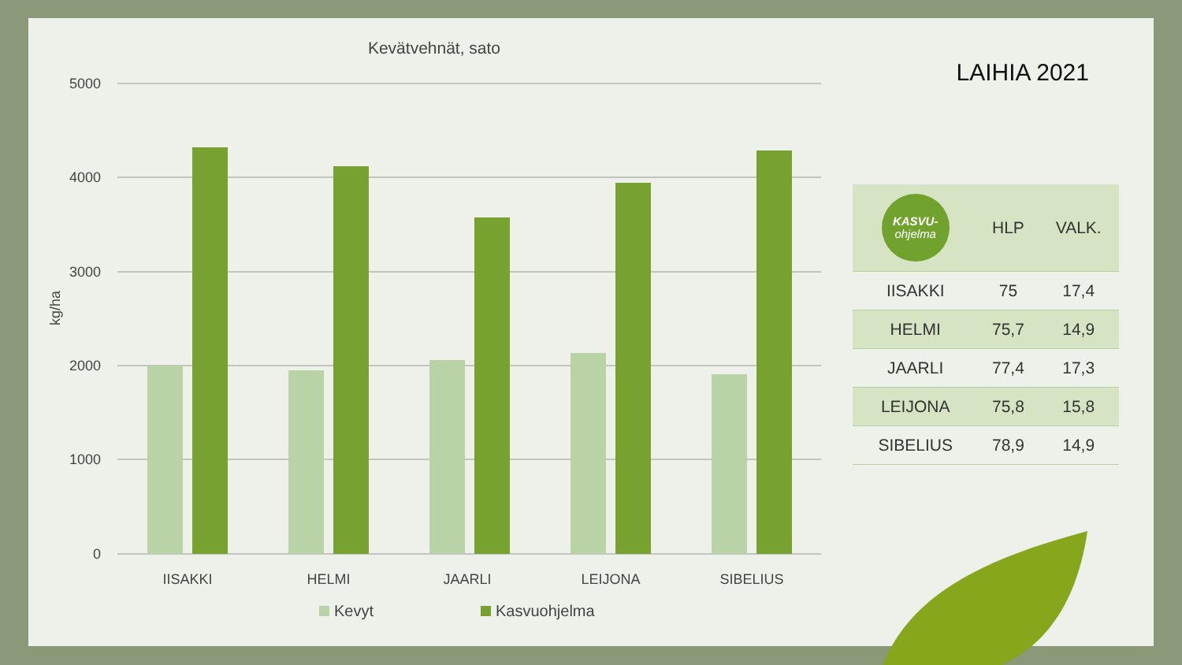Kevätvehnät, sato
5000
4000
3000
2000
1000
0
kg/ha
IISAKKI
HELMI
JAARLI
LEIJONA
SIBELIUS
Kevyt
Kasvuohjelma
LAIHIA 2021
| KASVU- ohjelma | HLP | VALK. |
| --- | --- | --- |
| IISAKKI | 75 | 17,4 |
| HELMI | 75,7 | 14,9 |
| JAARLI | 77,4 | 17,3 |
| LEIJONA | 75,8 | 15,8 |
| SIBELIUS | 78,9 | 14,9 |